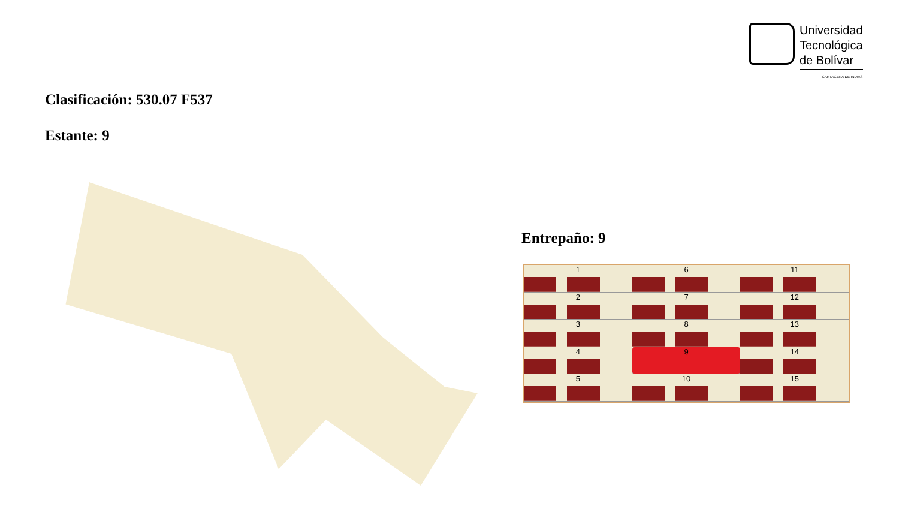Universidad
Tecnológica
de Bolívar
CARTAGENA DE INDIAS
Clasificación: 530.07 F537
Estante: 9
Entrepaño: 9
1
6
11
2
7
12
3
8
13
4
9
14
5
10
15